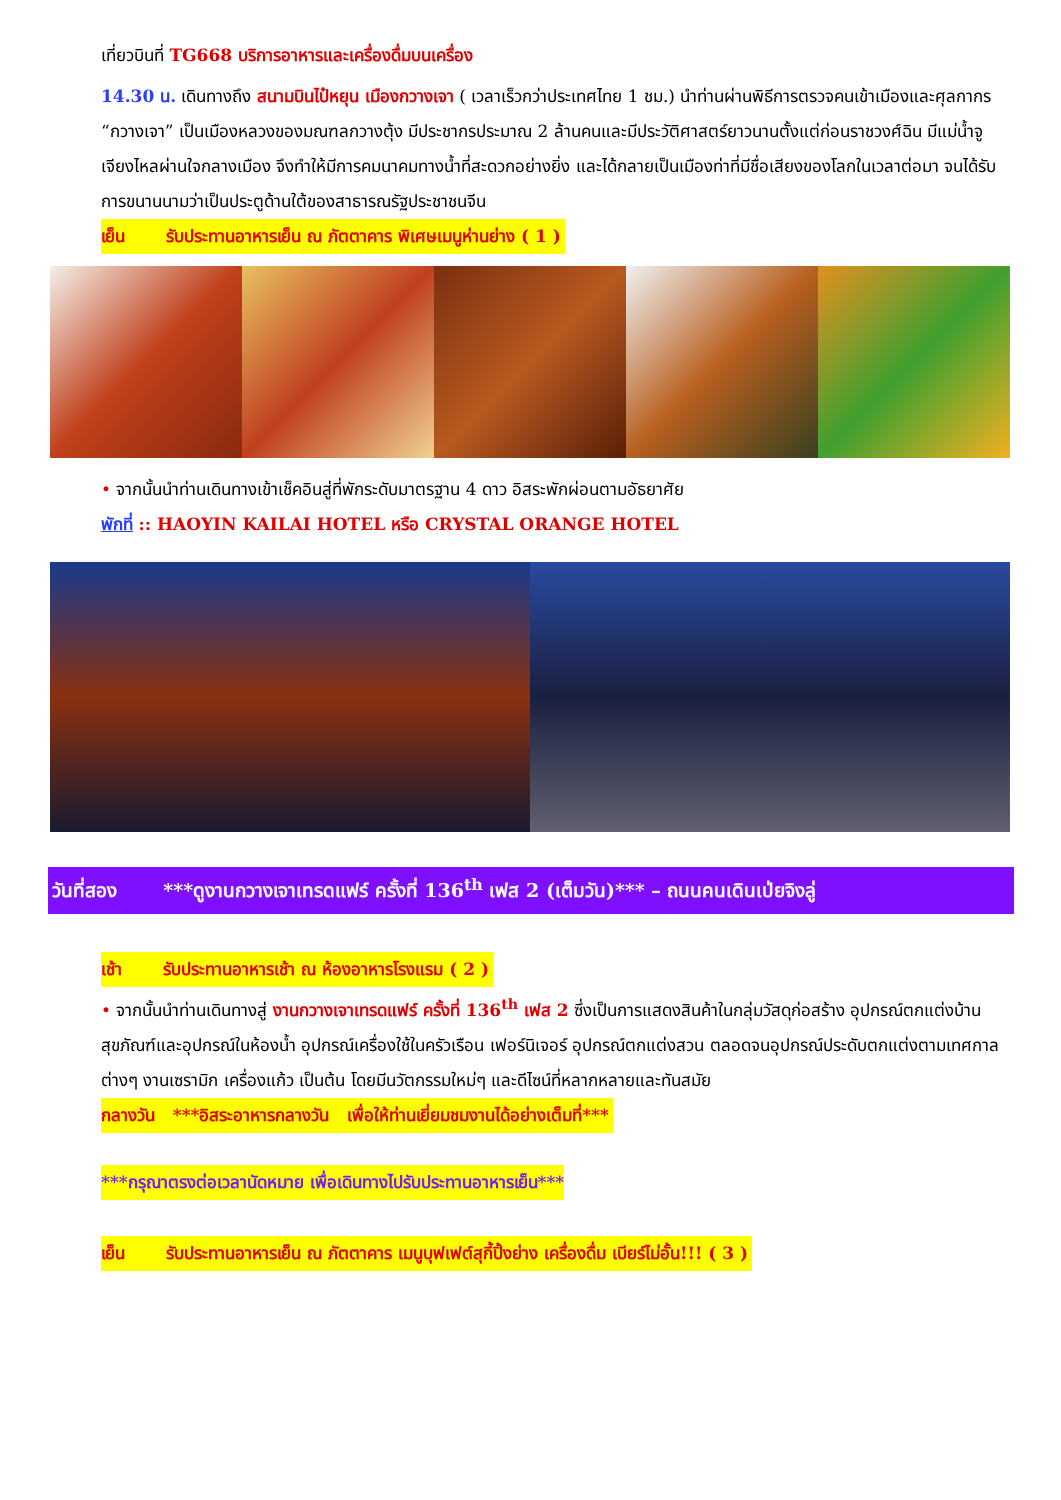เที่ยวบินที่ TG668 บริการอาหารและเครื่องดื่มบนเครื่อง
14.30 น. เดินทางถึง สนามบินไป๋หยุน เมืองกวางเจา ( เวลาเร็วกว่าประเทศไทย 1 ชม.) นำท่านผ่านพิธีการตรวจคนเข้าเมืองและศุลกากร “กวางเจา” เป็นเมืองหลวงของมณฑลกวางตุ้ง มีประชากรประมาณ 2 ล้านคนและมีประวัติศาสตร์ยาวนานตั้งแต่ก่อนราชวงศ์ฉิน มีแม่น้ำจูเจียงไหลผ่านใจกลางเมือง จึงทำให้มีการคมนาคมทางน้ำที่สะดวกอย่างยิ่ง และได้กลายเป็นเมืองท่าที่มีชื่อเสียงของโลกในเวลาต่อมา จนได้รับการขนานนามว่าเป็นประตูด้านใต้ของสาธารณรัฐประชาชนจีน
เย็น รับประทานอาหารเย็น ณ ภัตตาคาร พิเศษเมนูห่านย่าง ( 1 )
• จากนั้นนำท่านเดินทางเข้าเช็คอินสู่ที่พักระดับมาตรฐาน 4 ดาว อิสระพักผ่อนตามอัธยาศัย
พักที่ :: HAOYIN KAILAI HOTEL หรือ CRYSTAL ORANGE HOTEL
วันที่สอง ***ดูงานกวางเจาเทรดแฟร์ ครั้งที่ 136<sup>th</sup> เฟส 2 (เต็มวัน)*** – ถนนคนเดินเป่ยจิงลู่
เช้า รับประทานอาหารเช้า ณ ห้องอาหารโรงแรม ( 2 )
• จากนั้นนำท่านเดินทางสู่ งานกวางเจาเทรดแฟร์ ครั้งที่ 136<sup>th</sup> เฟส 2 ซึ่งเป็นการแสดงสินค้าในกลุ่มวัสดุก่อสร้าง อุปกรณ์ตกแต่งบ้าน สุขภัณฑ์และอุปกรณ์ในห้องน้ำ อุปกรณ์เครื่องใช้ในครัวเรือน เฟอร์นิเจอร์ อุปกรณ์ตกแต่งสวน ตลอดจนอุปกรณ์ประดับตกแต่งตามเทศกาลต่างๆ งานเซรามิก เครื่องแก้ว เป็นต้น โดยมีนวัตกรรมใหม่ๆ และดีไซน์ที่หลากหลายและทันสมัย
กลางวัน ***อิสระอาหารกลางวัน เพื่อให้ท่านเยี่ยมชมงานได้อย่างเต็มที่***
***กรุณาตรงต่อเวลานัดหมาย เพื่อเดินทางไปรับประทานอาหารเย็น***
เย็น รับประทานอาหารเย็น ณ ภัตตาคาร เมนูบุฟเฟต์สุกี้ปิ้งย่าง เครื่องดื่ม เบียร์ไม่อั้น!!! ( 3 )